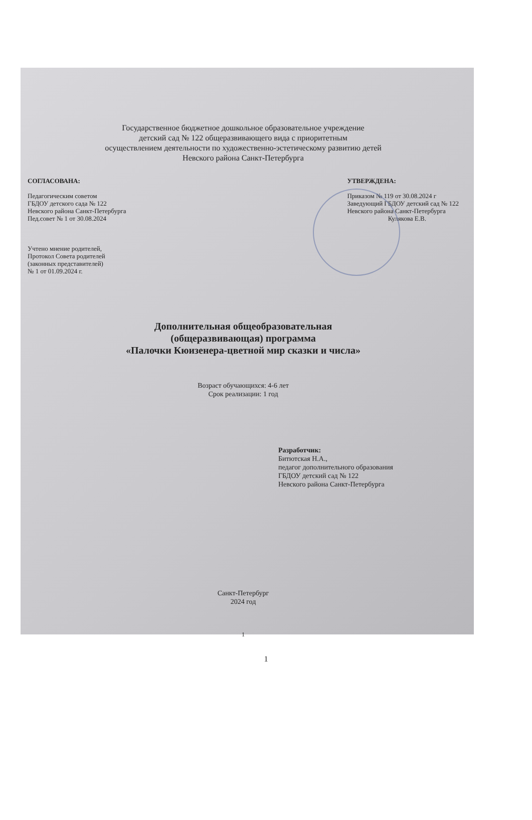Государственное бюджетное дошкольное образовательное учреждение
детский сад № 122 общеразвивающего вида с приоритетным
осуществлением деятельности по художественно-эстетическому развитию детей
Невского района Санкт-Петербурга
СОГЛАСОВАНА:
Педагогическим советом
ГБДОУ детского сада № 122
Невского района Санкт-Петербурга
Пед.совет № 1 от 30.08.2024
Учтено мнение родителей,
Протокол Совета родителей
(законных представителей)
№ 1 от 01.09.2024 г.
УТВЕРЖДЕНА:
Приказом № 119 от 30.08.2024 г
Заведующий ГБДОУ детский сад № 122
Невского района Санкт-Петербурга
Кулякова Е.В.
Дополнительная общеобразовательная
(общеразвивающая) программа
«Палочки Кюизенера-цветной мир сказки и числа»
Возраст обучающихся: 4-6 лет
Срок реализации: 1 год
Разработчик:
Битютская Н.А.,
педагог дополнительного образования
ГБДОУ детский сад № 122
Невского района Санкт-Петербурга
Санкт-Петербург
2024 год
1
1